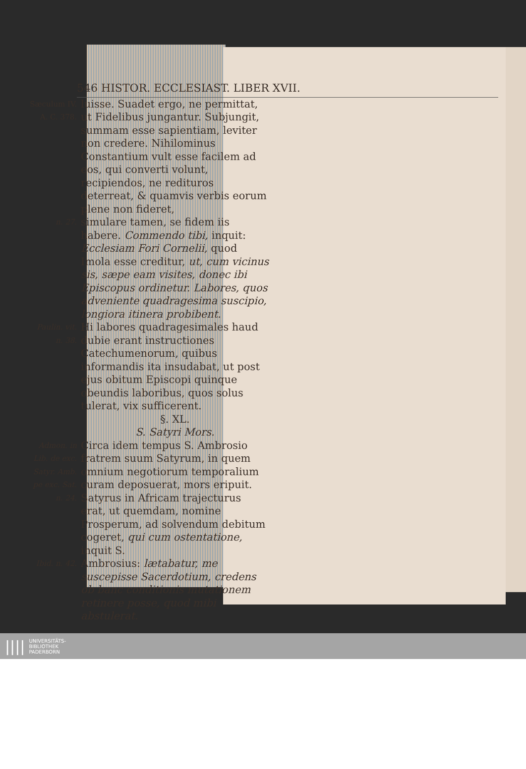546 HISTOR. ECCLESIAST. LIBER XVII.
Sæculum IV.
A. C. 378.
luisse. Suadet ergo, ne permittat, ut Fidelibus jungantur. Subjungit, summam esse sapientiam, leviter non credere. Nihilominus Constantium vult esse facilem ad eos, qui converti volunt, recipiendos, ne redituros deterreat, & quamvis verbis eorum plene non fideret,
n. 27.
simulare tamen, se fidem iis habere. Commendo tibi, inquit: Ecclesiam Fori Cornelii, quod Imola esse creditur, ut, cum vicinus sis, sæpe eam visites, donec ibi Episcopus ordinetur. Labores, quos adveniente quadragesima suscipio, longiora itinera probibent.
Paulin. vit.
n. 38.
Hi labores quadragesimales haud dubie erant instructiones Catechumenorum, quibus informandis ita insudabat, ut post ejus obitum Episcopi quinque obeundis laboribus, quos solus tulerat, vix sufficerent.
§. XL.
S. Satyri Mors.
Admon. in Lib. de exc. Satyr. Amb. pe exc. Sat. n. 24.
Circa idem tempus S. Ambrosio fratrem suum Satyrum, in quem omnium negotiorum temporalium curam deposuerat, mors eripuit. Satyrus in Africam trajecturus erat, ut quemdam, nomine Prosperum, ad solvendum debitum cogeret, qui cum ostentatione, inquit S.
Ibid. n. 42.
Ambrosius: lætabatur, me suscepisse Sacerdotium, credens ob banc conditionis mutationem retinere posse, quod mibi abstulerat.
|||| UNIVERSITÄTS-
BIBLIOTHEK
PADERBORN